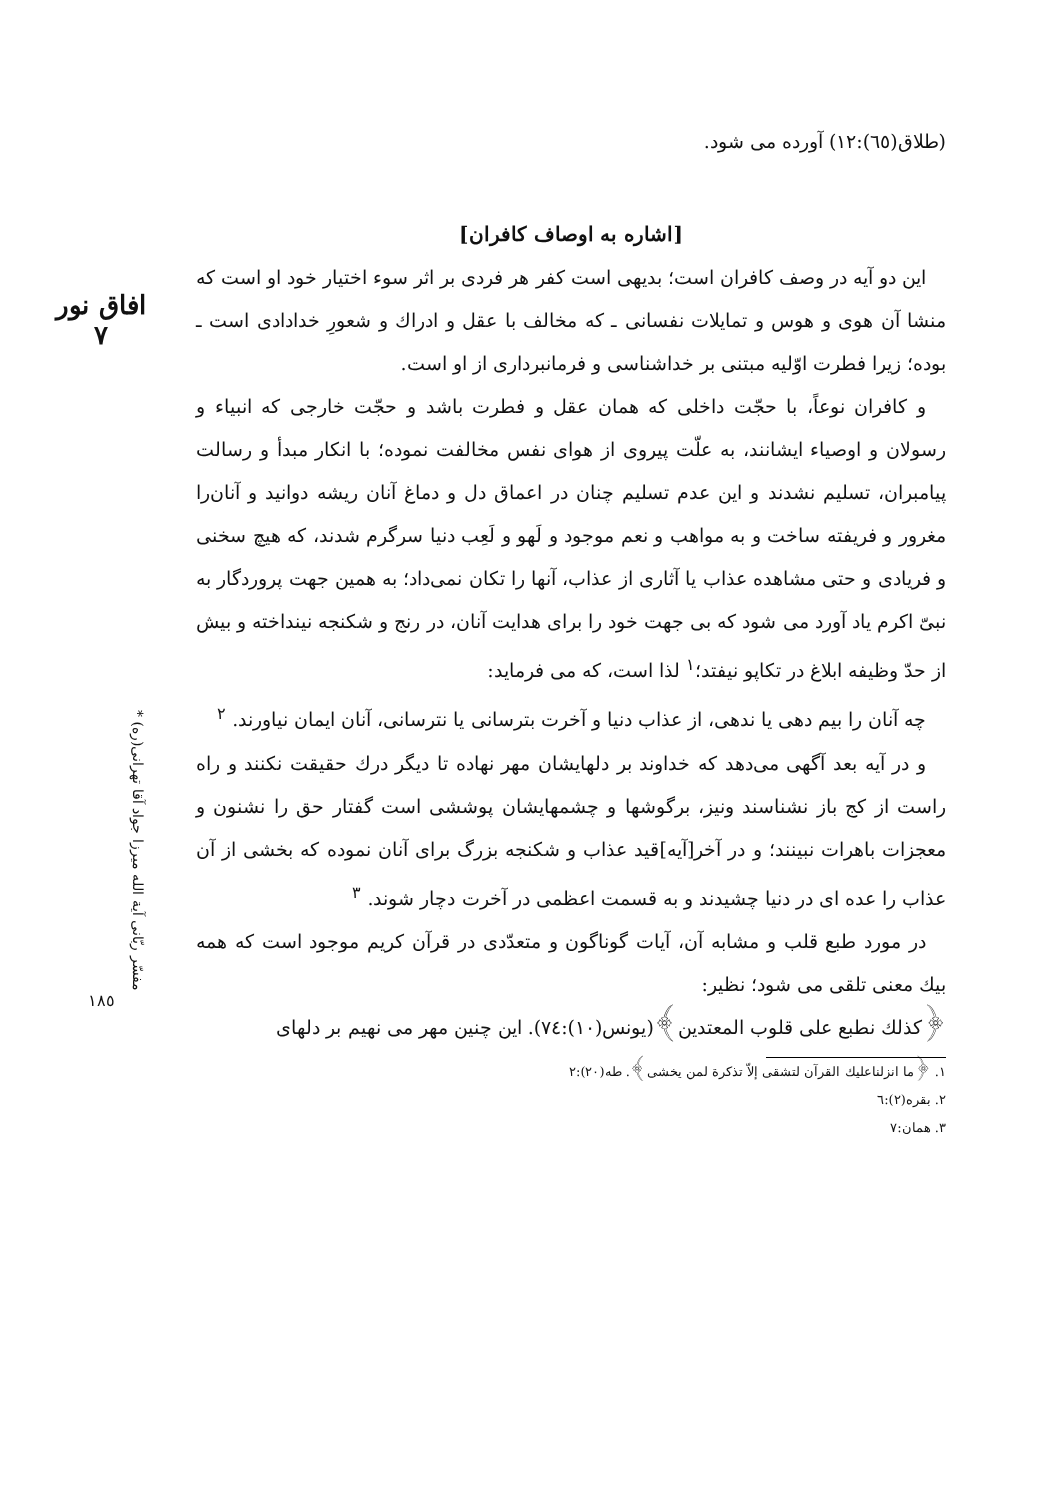(طلاق(٦٥):١٢) آورده می شود.
[اشاره به اوصاف کافران]
این دو آیه در وصف کافران است؛ بدیهی است کفر هر فردی بر اثر سوء اختیار خود او است که منشا آن هوی و هوس و تمایلات نفسانی ـ که مخالف با عقل و ادراك و شعورِ خدادادی است ـ بوده؛ زیرا فطرت اوّلیه مبتنی بر خداشناسی و فرمانبرداری از او است.
و کافران نوعاً، با حجّت داخلی که همان عقل و فطرت باشد و حجّت خارجی که انبیاء و رسولان و اوصیاء ایشانند، به علّت پیروی از هوای نفس مخالفت نموده؛ با انکار مبدأ و رسالت پیامبران، تسلیم نشدند و این عدم تسلیم چنان در اعماق دل و دماغ آنان ریشه دوانید و آنان‌را مغرور و فریفته ساخت و به مواهب و نعم موجود و لَهو و لَعِب دنیا سرگرم شدند، که هیچ سخنی و فریادی و حتی مشاهده عذاب یا آثاری از عذاب، آنها را تکان نمی‌داد؛ به همین جهت پروردگار به نبیّ اکرم یاد آورد می شود که بی جهت خود را برای هدایت آنان، در رنج و شکنجه نینداخته و بیش از حدّ وظیفه ابلاغ در تکاپو نیفتد؛<sup>١</sup> لذا است، که می فرماید:
چه آنان را بیم دهی یا ندهی، از عذاب دنیا و آخرت بترسانی یا نترسانی، آنان ایمان نیاورند. <sup>٢</sup>
و در آیه بعد آگهی می‌دهد که خداوند بر دلهایشان مهر نهاده تا دیگر درك حقیقت نکنند و راه راست از کج باز نشناسند ونیز، برگوشها و چشمهایشان پوششی است گفتار حق را نشنون و معجزات باهرات نبینند؛ و در آخر[آیه]قید عذاب و شکنجه بزرگ برای آنان نموده که بخشی از آن عذاب را عده ای در دنیا چشیدند و به قسمت اعظمی در آخرت دچار شوند. <sup>٣</sup>
در مورد طبع قلب و مشابه آن، آیات گوناگون و متعدّدی در قرآن کریم موجود است که همه بیك معنی تلقی می شود؛ نظیر:
﴿کذلك نطبع علی قلوب المعتدین﴾(یونس(١٠):٧٤). این چنین مهر می نهیم بر دلهای
١. ﴿ما انزلناعلیك القرآن لتشقی إلاّ تذکرة لمن یخشی﴾. طه(٢٠):٢
٢. بقره(٢):٦
٣. همان:٧
افاق نور ٧
مفسّر ربّانی آیة الله میرزا جواد آقا تهرانی(ره) *
١٨٥